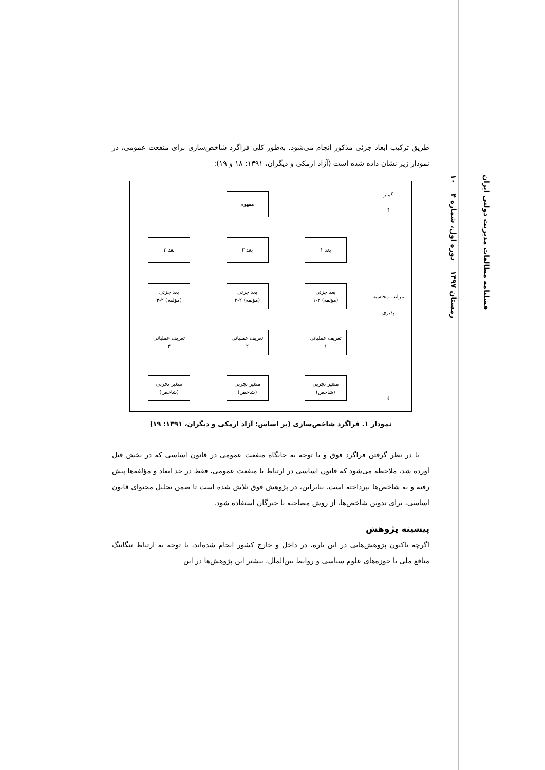طریق ترکیب ابعاد جزئی مذکور انجام می‌شود. به‌طور کلی فراگرد شاخص‌سازی برای منفعت عمومی، در نمودار زیر نشان داده شده است (آزاد ارمکی و دیگران، ۱۳۹۱: ۱۸ و ۱۹):
مفهوم
بعد ۱ بعد ۲ بعد ۳
بعد جزئی
(مؤلفه) ۲-۱
بعد جزئی
(مؤلفه) ۲-۲
بعد جزئی
(مؤلفه) ۲-۳
تعریف عملیاتی
۱
تعریف عملیاتی
۲
تعریف عملیاتی
۳
متغیر تجربی
(شاخص)
متغیر تجربی
(شاخص)
متغیر تجربی
(شاخص)
کمتر
↑
مراتب محاسبه
پذیری
↓
نمودار ۱. فراگرد شاخص‌سازی (بر اساس: آزاد ارمکی و دیگران، ۱۳۹۱: ۱۹)
با در نظر گرفتن فراگرد فوق و با توجه به جایگاه منفعت عمومی در قانون اساسی که در بخش قبل آورده شد، ملاحظه می‌شود که قانون اساسی در ارتباط با منفعت عمومی، فقط در حد ابعاد و مؤلفه‌ها پیش رفته و به شاخص‌ها نپرداخته است. بنابراین، در پژوهش فوق تلاش شده است تا ضمن تحلیل محتوای قانون اساسی، برای تدوین شاخص‌ها، از روش مصاحبه با خبرگان استفاده شود.
پیشینه پژوهش
اگرچه تاکنون پژوهش‌هایی در این باره، در داخل و خارج کشور انجام شده‌اند، با توجه به ارتباط تنگاتنگ منافع ملی با حوزه‌های علوم سیاسی و روابط بین‌الملل، بیشتر این پژوهش‌ها در این
فصلنامه مطالعات مدیریت دولتی ایران
زمستان ۱۳۹۷ دوره اول، شماره ۴ ۱۰